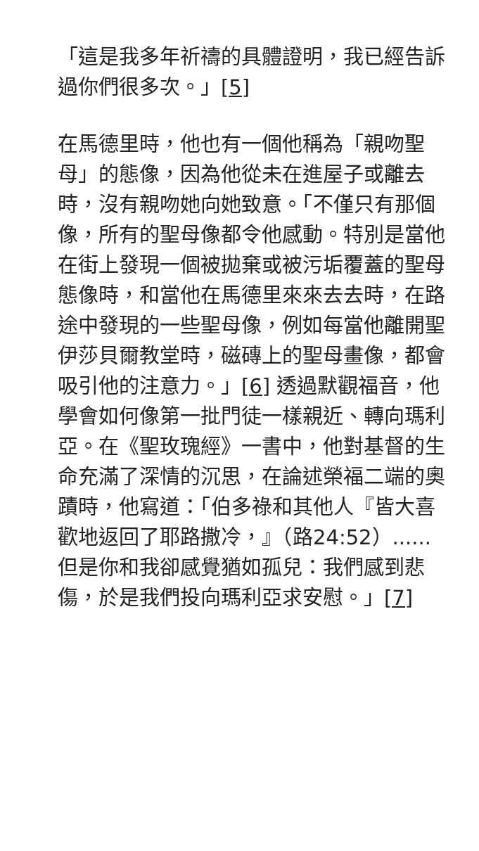「這是我多年祈禱的具體證明，我已經告訴過你們很多次。」[5]
在馬德里時，他也有一個他稱為「親吻聖母」的態像，因為他從未在進屋子或離去時，沒有親吻她向她致意。「不僅只有那個像，所有的聖母像都令他感動。特別是當他在街上發現一個被拋棄或被污垢覆蓋的聖母態像時，和當他在馬德里來來去去時，在路途中發現的一些聖母像，例如每當他離開聖伊莎貝爾教堂時，磁磚上的聖母畫像，都會吸引他的注意力。」[6] 透過默觀福音，他學會如何像第一批門徒一樣親近、轉向瑪利亞。在《聖玫瑰經》一書中，他對基督的生命充滿了深情的沉思，在論述榮福二端的奧蹟時，他寫道：「伯多祿和其他人『皆大喜歡地返回了耶路撒冷，』（路24:52）......但是你和我卻感覺猶如孤兒：我們感到悲傷，於是我們投向瑪利亞求安慰。」[7]